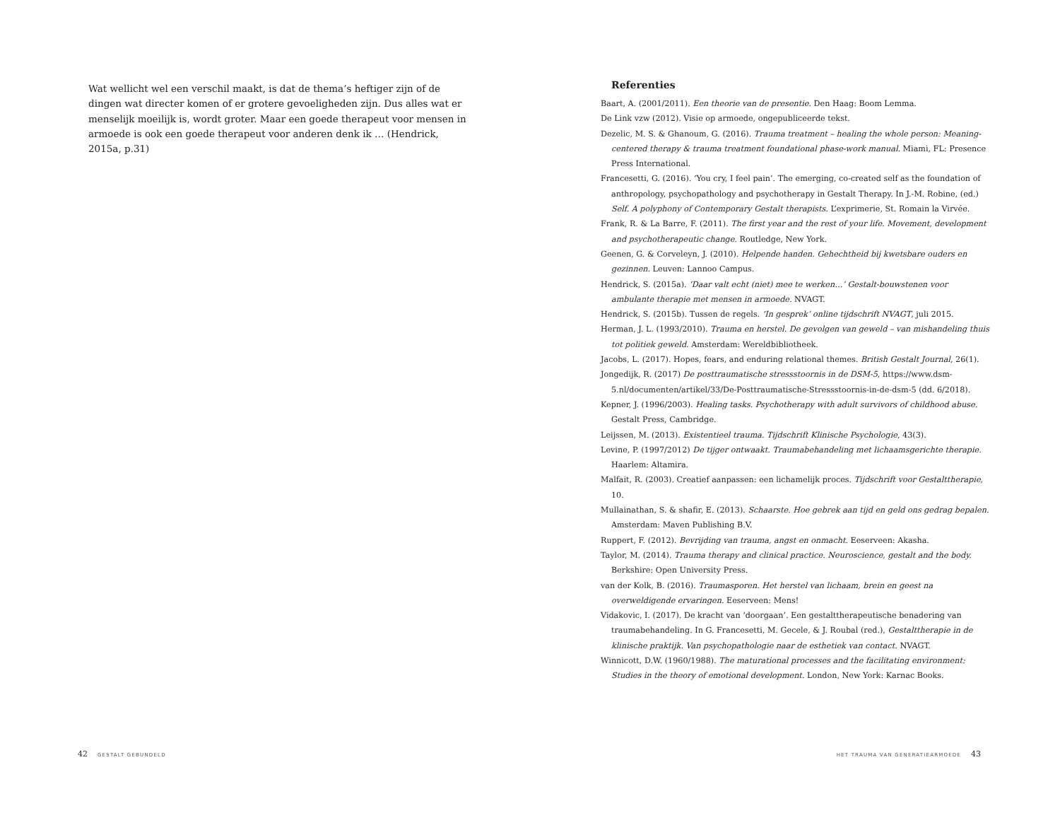Wat wellicht wel een verschil maakt, is dat de thema’s heftiger zijn of de dingen wat directer komen of er grotere gevoeligheden zijn. Dus alles wat er menselijk moeilijk is, wordt groter. Maar een goede therapeut voor mensen in armoede is ook een goede therapeut voor anderen denk ik … (Hendrick, 2015a, p.31)
42 GESTALT GEBUNDELD
Referenties
Baart, A. (2001/2011). Een theorie van de presentie. Den Haag: Boom Lemma.
De Link vzw (2012). Visie op armoede, ongepubliceerde tekst.
Dezelic, M. S. & Ghanoum, G. (2016). Trauma treatment – healing the whole person: Meaning-centered therapy & trauma treatment foundational phase-work manual. Miami, FL: Presence Press International.
Francesetti, G. (2016). ‘You cry, I feel pain’. The emerging, co-created self as the foundation of anthropology, psychopathology and psychotherapy in Gestalt Therapy. In J.-M. Robine, (ed.) Self. A polyphony of Contemporary Gestalt therapists. L’exprimerie, St. Romain la Virvée.
Frank, R. & La Barre, F. (2011). The first year and the rest of your life. Movement, development and psychotherapeutic change. Routledge, New York.
Geenen, G. & Corveleyn, J. (2010). Helpende handen. Gehechtheid bij kwetsbare ouders en gezinnen. Leuven: Lannoo Campus.
Hendrick, S. (2015a). ‘Daar valt echt (niet) mee te werken…’ Gestalt-bouwstenen voor ambulante therapie met mensen in armoede. NVAGT.
Hendrick, S. (2015b). Tussen de regels. ‘In gesprek’ online tijdschrift NVAGT, juli 2015.
Herman, J. L. (1993/2010). Trauma en herstel. De gevolgen van geweld – van mishandeling thuis tot politiek geweld. Amsterdam: Wereldbibliotheek.
Jacobs, L. (2017). Hopes, fears, and enduring relational themes. British Gestalt Journal, 26(1).
Jongedijk, R. (2017) De posttraumatische stressstoornis in de DSM-5, https://www.dsm-5.nl/documenten/artikel/33/De-Posttraumatische-Stressstoornis-in-de-dsm-5 (dd. 6/2018).
Kepner, J. (1996/2003). Healing tasks. Psychotherapy with adult survivors of childhood abuse. Gestalt Press, Cambridge.
Leijssen, M. (2013). Existentieel trauma. Tijdschrift Klinische Psychologie, 43(3).
Levine, P. (1997/2012) De tijger ontwaakt. Traumabehandeling met lichaamsgerichte therapie. Haarlem: Altamira.
Malfait, R. (2003). Creatief aanpassen: een lichamelijk proces. Tijdschrift voor Gestalttherapie, 10.
Mullainathan, S. & shafir, E. (2013). Schaarste. Hoe gebrek aan tijd en geld ons gedrag bepalen. Amsterdam: Maven Publishing B.V.
Ruppert, F. (2012). Bevrijding van trauma, angst en onmacht. Eeserveen: Akasha.
Taylor, M. (2014). Trauma therapy and clinical practice. Neuroscience, gestalt and the body. Berkshire: Open University Press.
van der Kolk, B. (2016). Traumasporen. Het herstel van lichaam, brein en geest na overweldigende ervaringen. Eeserveen: Mens!
Vidakovic, I. (2017). De kracht van ‘doorgaan’. Een gestalttherapeutische benadering van traumabehandeling. In G. Francesetti, M. Gecele, & J. Roubal (red.), Gestalttherapie in de klinische praktijk. Van psychopathologie naar de esthetiek van contact. NVAGT.
Winnicott, D.W. (1960/1988). The maturational processes and the facilitating environment: Studies in the theory of emotional development. London, New York: Karnac Books.
HET TRAUMA VAN GENERATIEARMOEDE 43